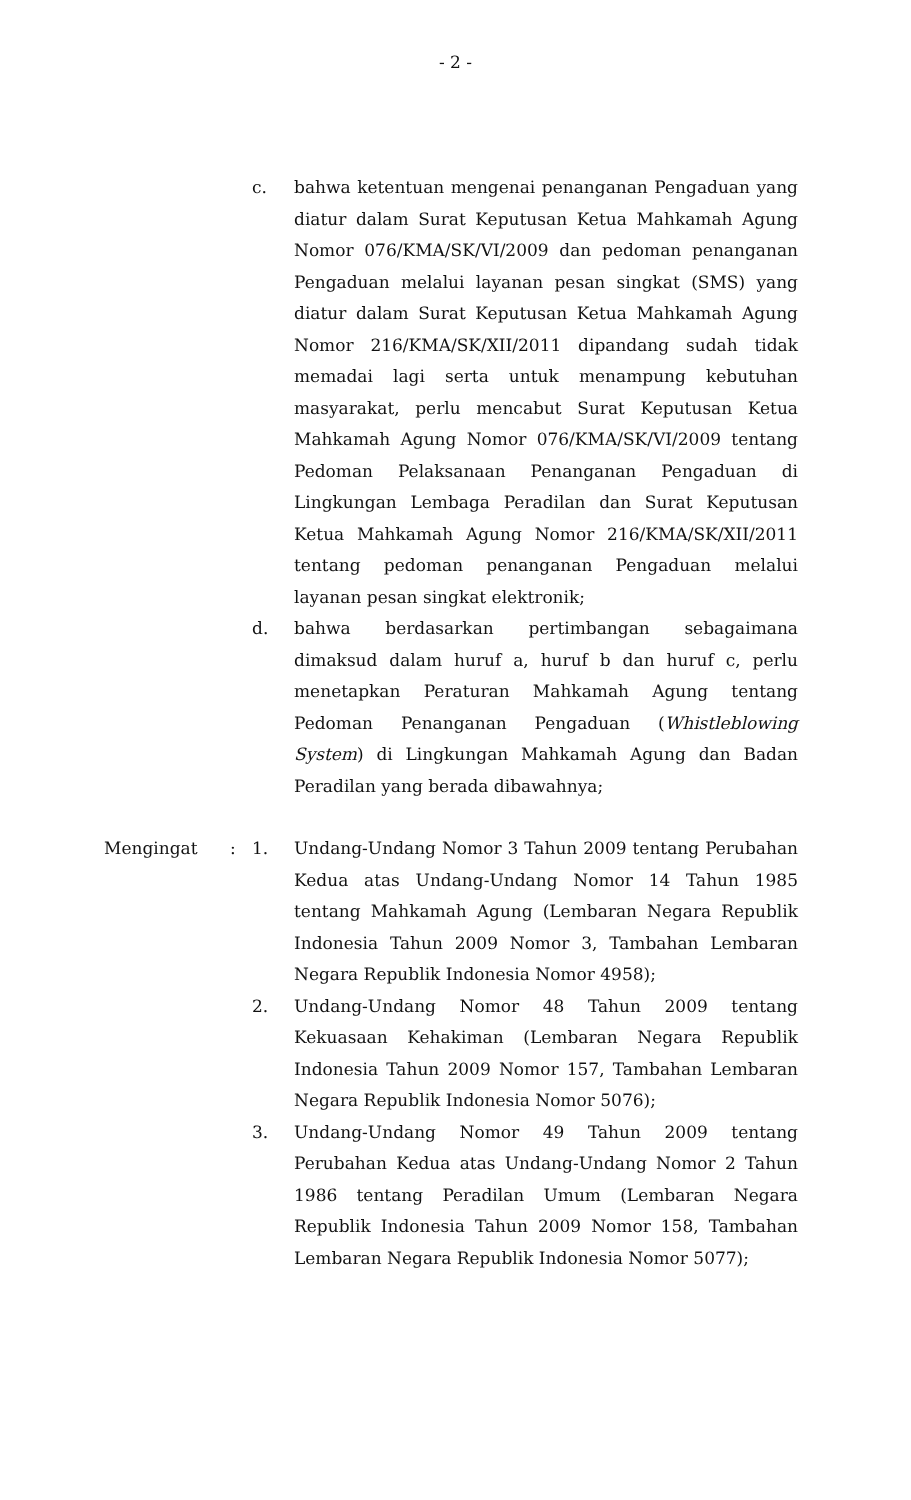- 2 -
c. bahwa ketentuan mengenai penanganan Pengaduan yang diatur dalam Surat Keputusan Ketua Mahkamah Agung Nomor 076/KMA/SK/VI/2009 dan pedoman penanganan Pengaduan melalui layanan pesan singkat (SMS) yang diatur dalam Surat Keputusan Ketua Mahkamah Agung Nomor 216/KMA/SK/XII/2011 dipandang sudah tidak memadai lagi serta untuk menampung kebutuhan masyarakat, perlu mencabut Surat Keputusan Ketua Mahkamah Agung Nomor 076/KMA/SK/VI/2009 tentang Pedoman Pelaksanaan Penanganan Pengaduan di Lingkungan Lembaga Peradilan dan Surat Keputusan Ketua Mahkamah Agung Nomor 216/KMA/SK/XII/2011 tentang pedoman penanganan Pengaduan melalui layanan pesan singkat elektronik;
d. bahwa berdasarkan pertimbangan sebagaimana dimaksud dalam huruf a, huruf b dan huruf c, perlu menetapkan Peraturan Mahkamah Agung tentang Pedoman Penanganan Pengaduan (Whistleblowing System) di Lingkungan Mahkamah Agung dan Badan Peradilan yang berada dibawahnya;
Mengingat : 1. Undang-Undang Nomor 3 Tahun 2009 tentang Perubahan Kedua atas Undang-Undang Nomor 14 Tahun 1985 tentang Mahkamah Agung (Lembaran Negara Republik Indonesia Tahun 2009 Nomor 3, Tambahan Lembaran Negara Republik Indonesia Nomor 4958);
2. Undang-Undang Nomor 48 Tahun 2009 tentang Kekuasaan Kehakiman (Lembaran Negara Republik Indonesia Tahun 2009 Nomor 157, Tambahan Lembaran Negara Republik Indonesia Nomor 5076);
3. Undang-Undang Nomor 49 Tahun 2009 tentang Perubahan Kedua atas Undang-Undang Nomor 2 Tahun 1986 tentang Peradilan Umum (Lembaran Negara Republik Indonesia Tahun 2009 Nomor 158, Tambahan Lembaran Negara Republik Indonesia Nomor 5077);